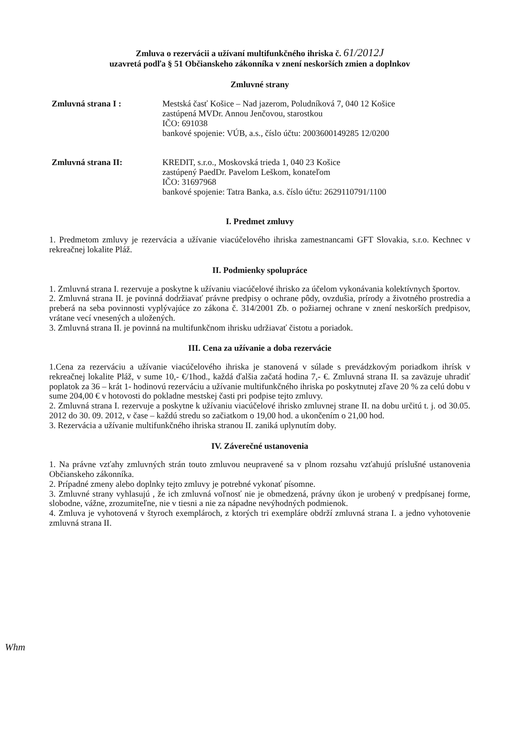Zmluva o rezervácii a užívaní multifunkčného ihriska č. 61/2012J
uzavretá podľa § 51 Občianskeho zákonníka v znení neskorších zmien a doplnkov
Zmluvné strany
Zmluvná strana I : Mestská časť Košice – Nad jazerom, Poludníková 7, 040 12 Košice
zastúpená MVDr. Annou Jenčovou, starostkou
IČO: 691038
bankové spojenie: VÚB, a.s., číslo účtu: 2003600149285 12/0200
Zmluvná strana II: KREDIT, s.r.o., Moskovská trieda 1, 040 23 Košice
zastúpený PaedDr. Pavelom Leškom, konateľom
IČO: 31697968
bankové spojenie: Tatra Banka, a.s. číslo účtu: 2629110791/1100
I. Predmet zmluvy
1. Predmetom zmluvy je rezervácia a užívanie viacúčelového ihriska zamestnancami GFT Slovakia, s.r.o. Kechnec v rekreačnej lokalite Pláž.
II. Podmienky spolupráce
1. Zmluvná strana I. rezervuje a poskytne k užívaniu viacúčelové ihrisko za účelom vykonávania kolektívnych športov.
2. Zmluvná strana II. je povinná dodržiavať právne predpisy o ochrane pôdy, ovzdušia, prírody a životného prostredia a preberá na seba povinnosti vyplývajúce zo zákona č. 314/2001 Zb. o požiarnej ochrane v znení neskorších predpisov, vrátane vecí vnesených a uložených.
3. Zmluvná strana II. je povinná na multifunkčnom ihrisku udržiavať čistotu a poriadok.
III. Cena za užívanie a doba rezervácie
1.Cena za rezerváciu a užívanie viacúčelového ihriska je stanovená v súlade s prevádzkovým poriadkom ihrísk v rekreačnej lokalite Pláž, v sume 10,- €/1hod., každá ďalšia začatá hodina 7,- €. Zmluvná strana II. sa zaväzuje uhradiť poplatok za 36 – krát 1- hodinovú rezerváciu a užívanie multifunkčného ihriska po poskytnutej zľave 20 % za celú dobu v sume 204,00 € v hotovosti do pokladne mestskej časti pri podpise tejto zmluvy.
2. Zmluvná strana I. rezervuje a poskytne k užívaniu viacúčelové ihrisko zmluvnej strane II. na dobu určitú t. j. od 30.05. 2012 do 30. 09. 2012, v čase – každú stredu so začiatkom o 19,00 hod. a ukončením o 21,00 hod.
3. Rezervácia a užívanie multifunkčného ihriska stranou II. zaniká uplynutím doby.
IV. Záverečné ustanovenia
1. Na právne vzťahy zmluvných strán touto zmluvou neupravené sa v plnom rozsahu vzťahujú príslušné ustanovenia Občianskeho zákonníka.
2. Prípadné zmeny alebo doplnky tejto zmluvy je potrebné vykonať písomne.
3. Zmluvné strany vyhlasujú , že ich zmluvná voľnosť nie je obmedzená, právny úkon je urobený v predpísanej forme, slobodne, vážne, zrozumiteľne, nie v tiesni a nie za nápadne nevýhodných podmienok.
4. Zmluva je vyhotovená v štyroch exemplároch, z ktorých tri exempláre obdrží zmluvná strana I. a jedno vyhotovenie zmluvná strana II.
Whm